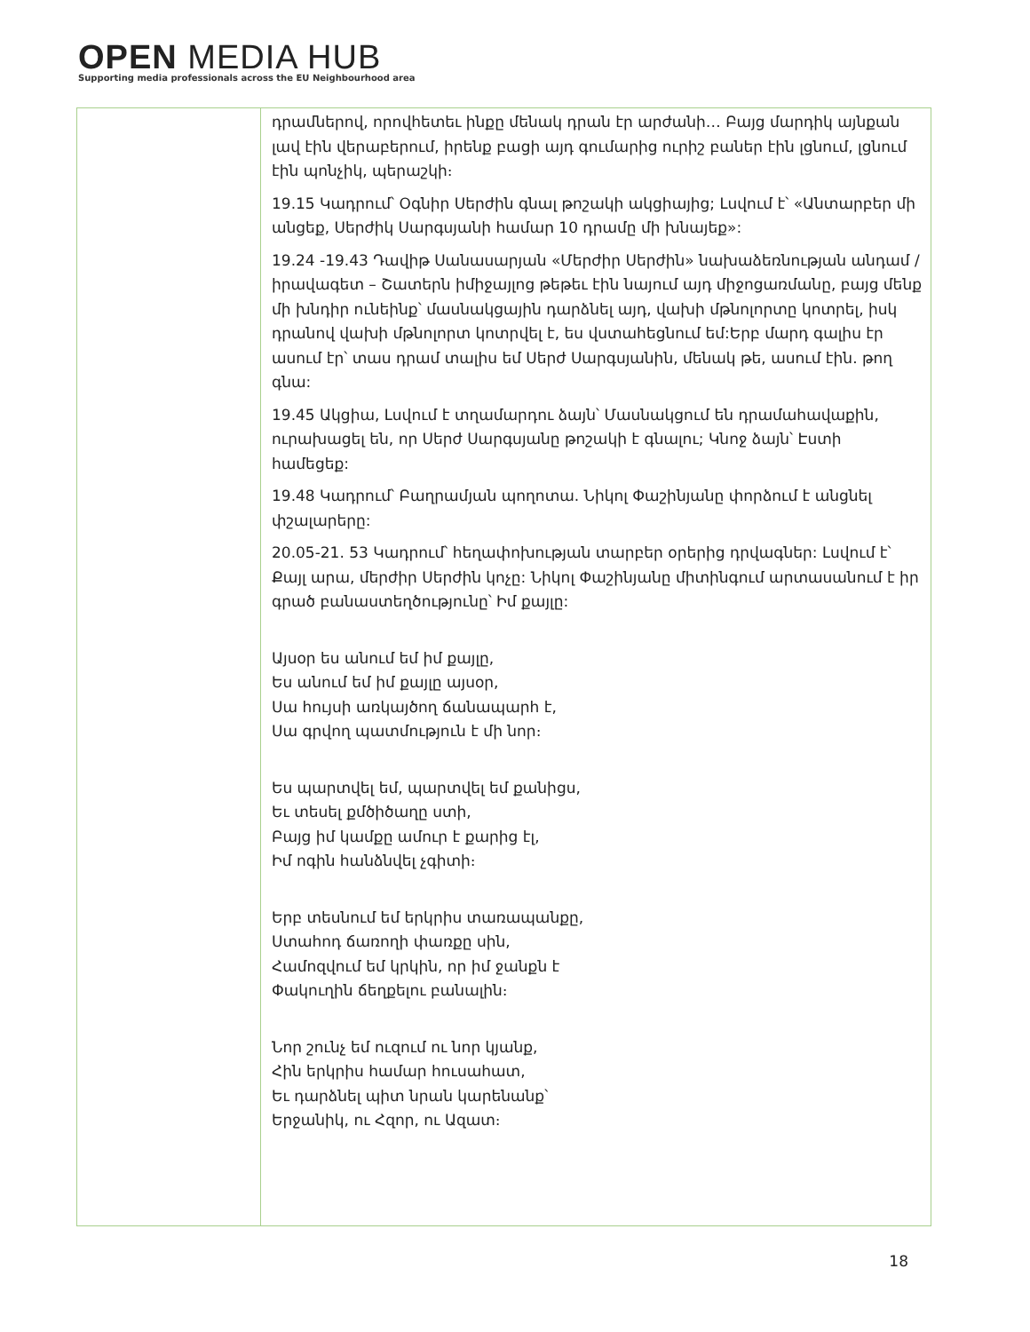OPEN MEDIA HUB
Supporting media professionals across the EU Neighbourhood area
| | դրամներով, որովհետեւ ինքը մենակ դրան էր արժանի… Բայց մարդիկ այնքան լավ էին վերաբերում, իրենք բացի այդ գումարից ուրիշ բաներ էին լցնում, լցնում էին պոնչիկ, պերաշկի։ 19.15 Կադրում՝ Օգնիր Սերժին գնալ թոշակի ակցիայից; Լսվում է՝ «Անտարբեր մի անցեք, Սերժիկ Սարգսյանի համար 10 դրամը մի խնայեք»: 19.24 -19.43 Դավիթ Սանասարյան «Մերժիր Սերժին» նախաձեռնության անդամ / իրավագետ – Շատերն իմիջայլոց թեթեւ էին նայում այդ միջոցառմանը, բայց մենք մի խնդիր ունեինք՝ մասնակցային դարձնել այդ, վախի մթնոլորտը կոտրել, իսկ դրանով վախի մթնոլորտ կոտրվել է, ես վստահեցնում եմ:Երբ մարդ գալիս էր ասում էր՝ տաս դրամ տալիս եմ Սերժ Սարգսյանին, մենակ թե, ասում էին. թող գնա: 19.45 Ակցիա, Լսվում է տղամարդու ձայն՝ Մասնակցում են դրամահավաքին, ուրախացել են, որ Սերժ Սարգսյանը թոշակի է գնալու; Կնոջ ձայն՝ Էստի համեցեք: 19.48 Կադրում՝ Բաղրամյան պողոտա. Նիկոլ Փաշինյանը փորձում է անցնել փշալարերը: 20.05-21. 53 Կադրում՝ հեղափոխության տարբեր օրերից դրվագներ: Լսվում է՝ Քայլ արա, մերժիր Սերժին կոչը: Նիկոլ Փաշինյանը միտինգում արտասանում է իր գրած բանաստեղծությունը՝ Իմ քայլը: Այսօր ես անում եմ իմ քայլը, Ես անում եմ իմ քայլը այսօր, Սա հույսի առկայծող ճանապարհ է, Սա գրվող պատմություն է մի նոր։ Ես պարտվել եմ, պարտվել եմ քանիցս, Եւ տեսել քմծիծաղը ստի, Բայց իմ կամքը ամուր է քարից էլ, Իմ ոգին հանձնվել չգիտի։ Երբ տեսնում եմ երկրիս տառապանքը, Ստահոդ ճառողի փառքը սին, Համոզվում եմ կրկին, որ իմ ջանքն է Փակուղին ճեղքելու բանալին։ Նոր շունչ եմ ուզում ու նոր կյանք, Հին երկրիս համար հուսահատ, Եւ դարձնել պիտ նրան կարենանք՝ Երջանիկ, ու Հզոր, ու Ազատ։ |
18